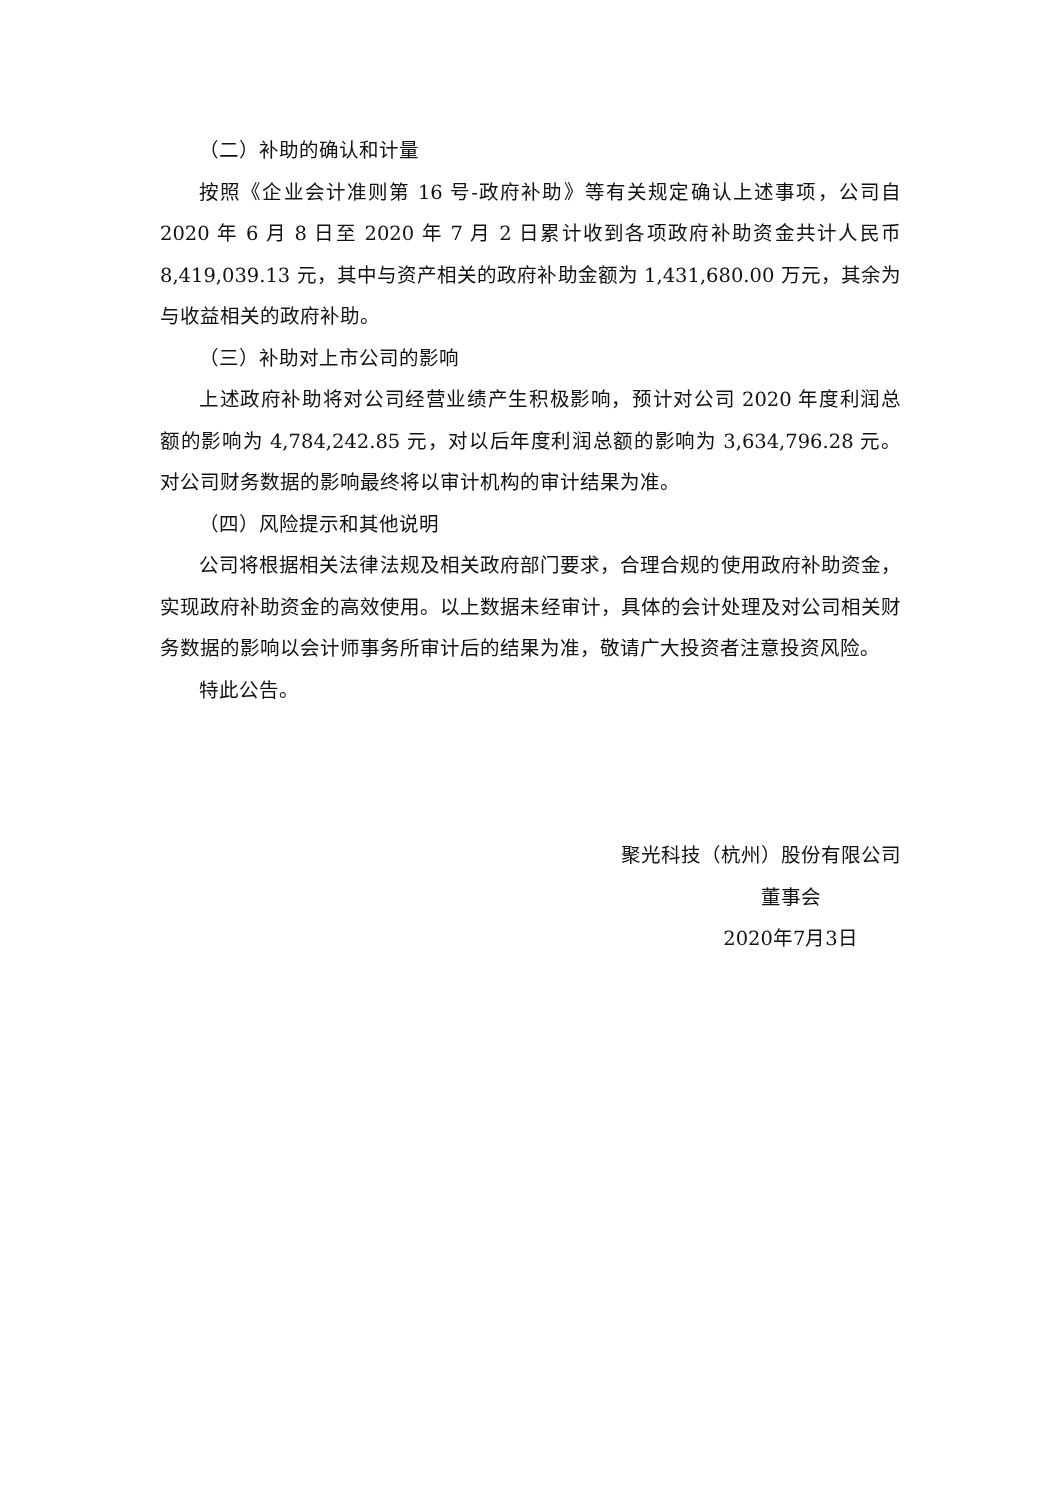（二）补助的确认和计量
按照《企业会计准则第 16 号-政府补助》等有关规定确认上述事项，公司自 2020 年 6 月 8 日至 2020 年 7 月 2 日累计收到各项政府补助资金共计人民币 8,419,039.13 元，其中与资产相关的政府补助金额为 1,431,680.00 万元，其余为与收益相关的政府补助。
（三）补助对上市公司的影响
上述政府补助将对公司经营业绩产生积极影响，预计对公司 2020 年度利润总额的影响为 4,784,242.85 元，对以后年度利润总额的影响为 3,634,796.28 元。对公司财务数据的影响最终将以审计机构的审计结果为准。
（四）风险提示和其他说明
公司将根据相关法律法规及相关政府部门要求，合理合规的使用政府补助资金，实现政府补助资金的高效使用。以上数据未经审计，具体的会计处理及对公司相关财务数据的影响以会计师事务所审计后的结果为准，敬请广大投资者注意投资风险。
特此公告。
聚光科技（杭州）股份有限公司
董事会
2020年7月3日